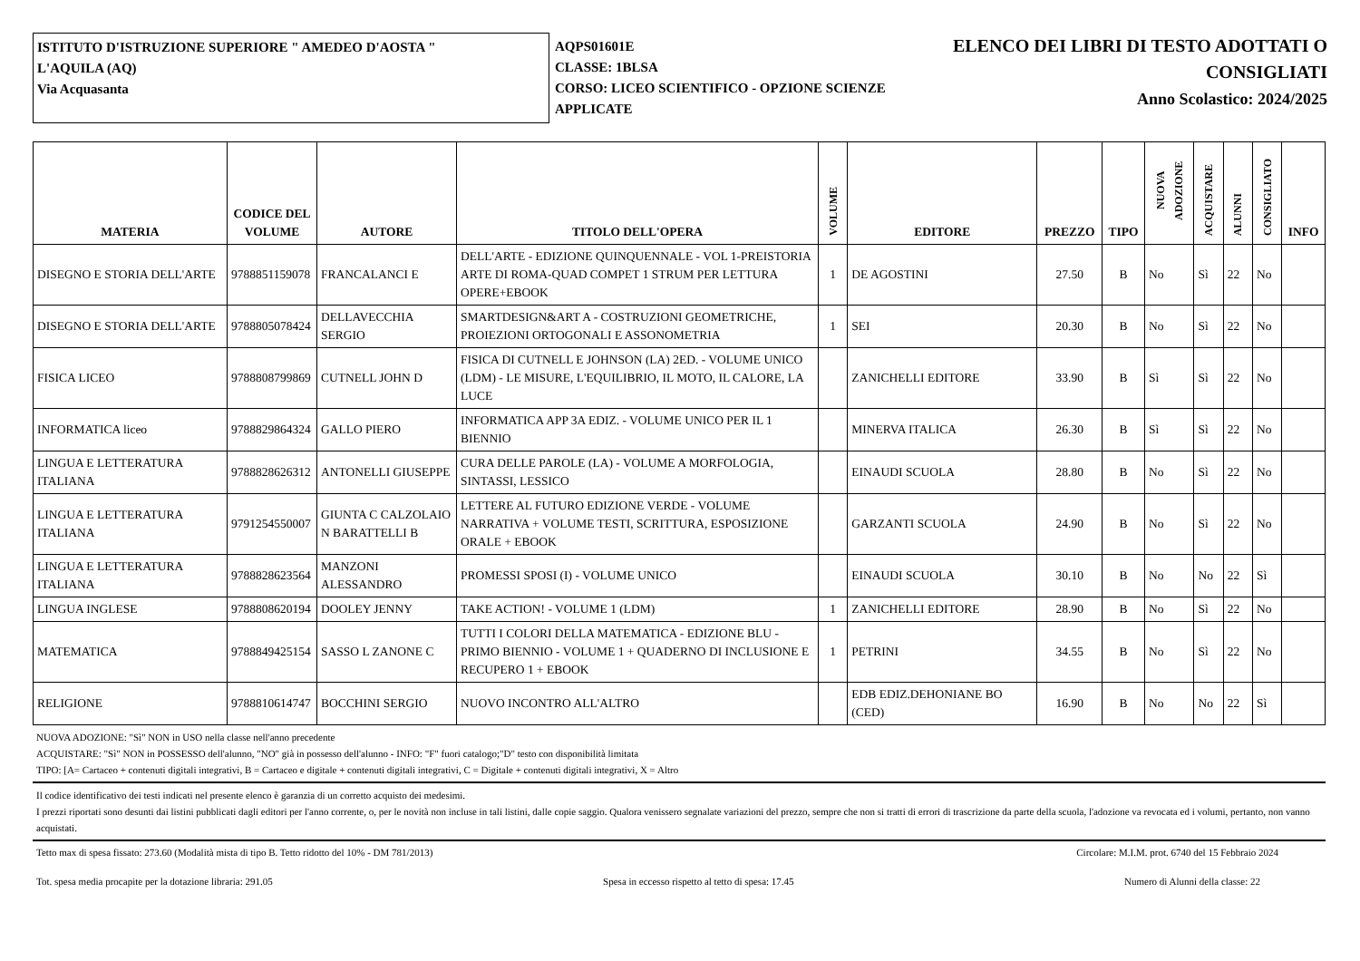ISTITUTO D'ISTRUZIONE SUPERIORE " AMEDEO D'AOSTA "
L'AQUILA (AQ)
Via Acquasanta
AQPS01601E
CLASSE: 1BLSA
CORSO: LICEO SCIENTIFICO - OPZIONE SCIENZE APPLICATE
ELENCO DEI LIBRI DI TESTO ADOTTATI O
CONSIGLIATI
Anno Scolastico: 2024/2025
| MATERIA | CODICE DEL VOLUME | AUTORE | TITOLO DELL'OPERA | VOLUME | EDITORE | PREZZO | TIPO | NUOVA ADOZIONE | ACQUISTARE | ALUNNI | CONSIGLIATO | INFO |
| --- | --- | --- | --- | --- | --- | --- | --- | --- | --- | --- | --- | --- |
| DISEGNO E STORIA DELL'ARTE | 9788851159078 | FRANCALANCI E | DELL'ARTE - EDIZIONE QUINQUENNALE - VOL 1-PREISTORIA ARTE DI ROMA-QUAD COMPET 1 STRUM PER LETTURA OPERE+EBOOK | 1 | DE AGOSTINI | 27.50 | B | No | Sì | 22 | No | |
| DISEGNO E STORIA DELL'ARTE | 9788805078424 | DELLAVECCHIA SERGIO | SMARTDESIGN&ART A - COSTRUZIONI GEOMETRICHE, PROIEZIONI ORTOGONALI E ASSONOMETRIA | 1 | SEI | 20.30 | B | No | Sì | 22 | No | |
| FISICA LICEO | 9788808799869 | CUTNELL JOHN D | FISICA DI CUTNELL E JOHNSON (LA) 2ED. - VOLUME UNICO (LDM) - LE MISURE, L'EQUILIBRIO, IL MOTO, IL CALORE, LA LUCE | | ZANICHELLI EDITORE | 33.90 | B | Sì | Sì | 22 | No | |
| INFORMATICA liceo | 9788829864324 | GALLO PIERO | INFORMATICA APP 3A EDIZ. - VOLUME UNICO PER IL 1 BIENNIO | | MINERVA ITALICA | 26.30 | B | Sì | Sì | 22 | No | |
| LINGUA E LETTERATURA ITALIANA | 9788828626312 | ANTONELLI GIUSEPPE | CURA DELLE PAROLE (LA) - VOLUME A MORFOLOGIA, SINTASSI, LESSICO | | EINAUDI SCUOLA | 28.80 | B | No | Sì | 22 | No | |
| LINGUA E LETTERATURA ITALIANA | 9791254550007 | GIUNTA C CALZOLAIO N BARATTELLI B | LETTERE AL FUTURO EDIZIONE VERDE - VOLUME NARRATIVA + VOLUME TESTI, SCRITTURA, ESPOSIZIONE ORALE + EBOOK | | GARZANTI SCUOLA | 24.90 | B | No | Sì | 22 | No | |
| LINGUA E LETTERATURA ITALIANA | 9788828623564 | MANZONI ALESSANDRO | PROMESSI SPOSI (I) - VOLUME UNICO | | EINAUDI SCUOLA | 30.10 | B | No | No | 22 | Sì | |
| LINGUA INGLESE | 9788808620194 | DOOLEY JENNY | TAKE ACTION! - VOLUME 1 (LDM) | 1 | ZANICHELLI EDITORE | 28.90 | B | No | Sì | 22 | No | |
| MATEMATICA | 9788849425154 | SASSO L ZANONE C | TUTTI I COLORI DELLA MATEMATICA - EDIZIONE BLU - PRIMO BIENNIO - VOLUME 1 + QUADERNO DI INCLUSIONE E RECUPERO 1 + EBOOK | 1 | PETRINI | 34.55 | B | No | Sì | 22 | No | |
| RELIGIONE | 9788810614747 | BOCCHINI SERGIO | NUOVO INCONTRO ALL'ALTRO | | EDB EDIZ.DEHONIANE BO (CED) | 16.90 | B | No | No | 22 | Sì | |
NUOVA ADOZIONE: "Sì" NON in USO nella classe nell'anno precedente
ACQUISTARE: "Sì" NON in POSSESSO dell'alunno, "NO" già in possesso dell'alunno - INFO: "F" fuori catalogo;"D" testo con disponibilità limitata
TIPO: [A= Cartaceo + contenuti digitali integrativi, B = Cartaceo e digitale + contenuti digitali integrativi, C = Digitale + contenuti digitali integrativi, X = Altro
Il codice identificativo dei testi indicati nel presente elenco è garanzia di un corretto acquisto dei medesimi.
I prezzi riportati sono desunti dai listini pubblicati dagli editori per l'anno corrente, o, per le novità non incluse in tali listini, dalle copie saggio. Qualora venissero segnalate variazioni del prezzo, sempre che non si tratti di errori di trascrizione da parte della scuola, l'adozione va revocata ed i volumi, pertanto, non vanno acquistati.
Tetto max di spesa fissato: 273.60 (Modalità mista di tipo B. Tetto ridotto del 10% - DM 781/2013) Circolare: M.I.M. prot. 6740 del 15 Febbraio 2024
Tot. spesa media procapite per la dotazione libraria: 291.05 Spesa in eccesso rispetto al tetto di spesa: 17.45 Numero di Alunni della classe: 22